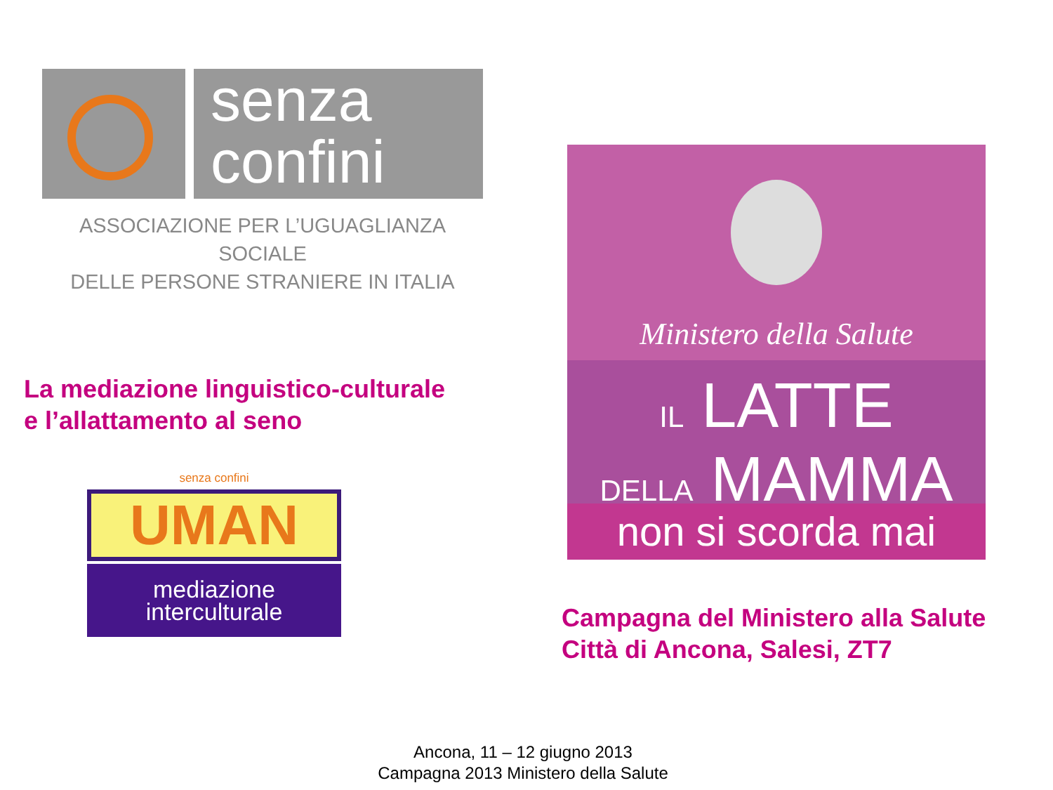senza
confini
ASSOCIAZIONE PER L’UGUAGLIANZA SOCIALE
DELLE PERSONE STRANIERE IN ITALIA
La mediazione linguistico-culturale
e l’allattamento al seno
senza confini
UMAN
mediazione
interculturale
Ministero della Salute
IL LATTE
DELLA MAMMA
non si scorda mai
Campagna del Ministero alla Salute
Città di Ancona, Salesi, ZT7
Ancona, 11 – 12 giugno 2013
Campagna 2013 Ministero della Salute